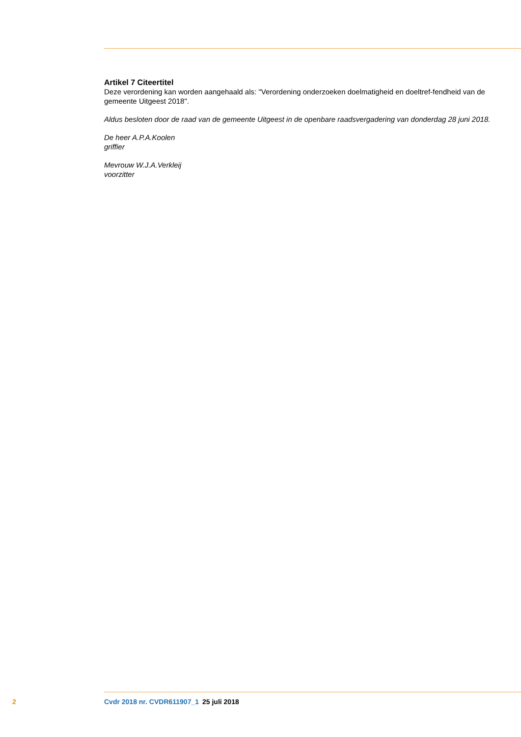Artikel 7 Citeertitel
Deze verordening kan worden aangehaald als: "Verordening onderzoeken doelmatigheid en doeltref-fendheid van de gemeente Uitgeest 2018".
Aldus besloten door de raad van de gemeente Uitgeest in de openbare raadsvergadering van donderdag 28 juni 2018.
De heer A.P.A.Koolen
griffier
Mevrouw W.J.A.Verkleij
voorzitter
2 Cvdr 2018 nr. CVDR611907_1 25 juli 2018